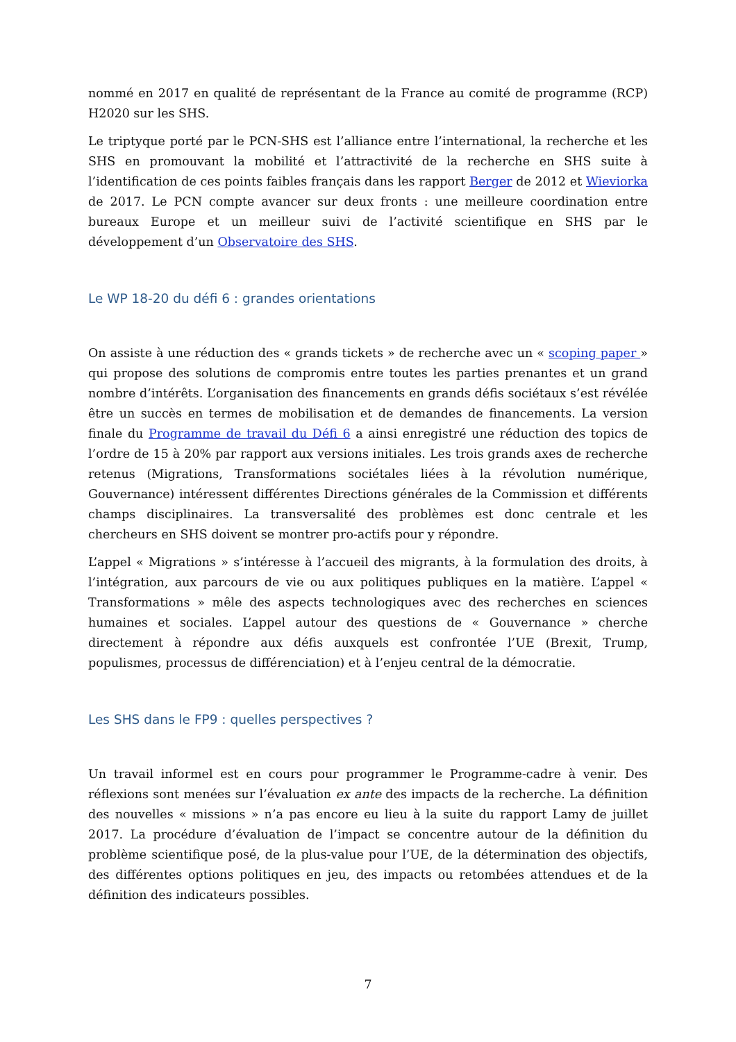nommé en 2017 en qualité de représentant de la France au comité de programme (RCP) H2020 sur les SHS.
Le triptyque porté par le PCN-SHS est l’alliance entre l’international, la recherche et les SHS en promouvant la mobilité et l’attractivité de la recherche en SHS suite à l’identification de ces points faibles français dans les rapport Berger de 2012 et Wieviorka de 2017. Le PCN compte avancer sur deux fronts : une meilleure coordination entre bureaux Europe et un meilleur suivi de l’activité scientifique en SHS par le développement d’un Observatoire des SHS.
Le WP 18-20 du défi 6 : grandes orientations
On assiste à une réduction des « grands tickets » de recherche avec un « scoping paper » qui propose des solutions de compromis entre toutes les parties prenantes et un grand nombre d’intérêts. L’organisation des financements en grands défis sociétaux s’est révélée être un succès en termes de mobilisation et de demandes de financements. La version finale du Programme de travail du Défi 6 a ainsi enregistré une réduction des topics de l’ordre de 15 à 20% par rapport aux versions initiales. Les trois grands axes de recherche retenus (Migrations, Transformations sociétales liées à la révolution numérique, Gouvernance) intéressent différentes Directions générales de la Commission et différents champs disciplinaires. La transversalité des problèmes est donc centrale et les chercheurs en SHS doivent se montrer pro-actifs pour y répondre.
L’appel « Migrations » s’intéresse à l’accueil des migrants, à la formulation des droits, à l’intégration, aux parcours de vie ou aux politiques publiques en la matière. L’appel « Transformations » mêle des aspects technologiques avec des recherches en sciences humaines et sociales. L’appel autour des questions de « Gouvernance » cherche directement à répondre aux défis auxquels est confrontée l’UE (Brexit, Trump, populismes, processus de différenciation) et à l’enjeu central de la démocratie.
Les SHS dans le FP9 : quelles perspectives ?
Un travail informel est en cours pour programmer le Programme-cadre à venir. Des réflexions sont menées sur l’évaluation ex ante des impacts de la recherche. La définition des nouvelles « missions » n’a pas encore eu lieu à la suite du rapport Lamy de juillet 2017. La procédure d’évaluation de l’impact se concentre autour de la définition du problème scientifique posé, de la plus-value pour l’UE, de la détermination des objectifs, des différentes options politiques en jeu, des impacts ou retombées attendues et de la définition des indicateurs possibles.
7